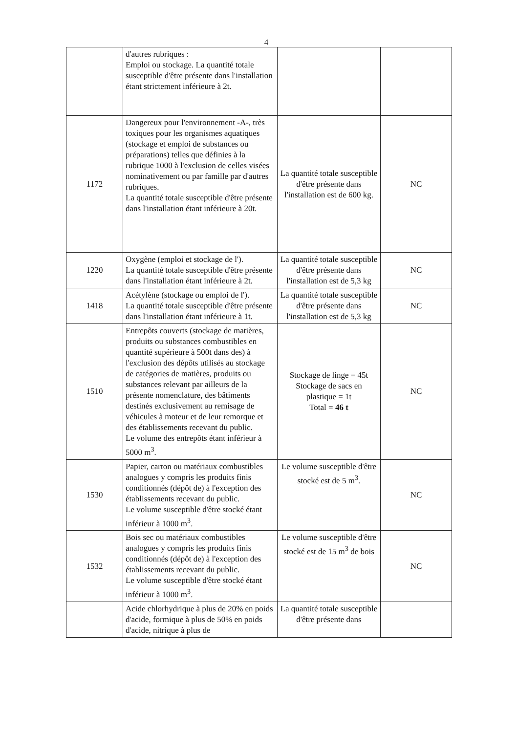4
| | d'autres rubriques : Emploi ou stockage. La quantité totale susceptible d'être présente dans l'installation étant strictement inférieure à 2t. | | |
| 1172 | Dangereux pour l'environnement -A-, très toxiques pour les organismes aquatiques (stockage et emploi de substances ou préparations) telles que définies à la rubrique 1000 à l'exclusion de celles visées nominativement ou par famille par d'autres rubriques. La quantité totale susceptible d'être présente dans l'installation étant inférieure à 20t. | La quantité totale susceptible d'être présente dans l'installation est de 600 kg. | NC |
| 1220 | Oxygène (emploi et stockage de l'). La quantité totale susceptible d'être présente dans l'installation étant inférieure à 2t. | La quantité totale susceptible d'être présente dans l'installation est de 5,3 kg | NC |
| 1418 | Acétylène (stockage ou emploi de l'). La quantité totale susceptible d'être présente dans l'installation étant inférieure à 1t. | La quantité totale susceptible d'être présente dans l'installation est de 5,3 kg | NC |
| 1510 | Entrepôts couverts (stockage de matières, produits ou substances combustibles en quantité supérieure à 500t dans des) à l'exclusion des dépôts utilisés au stockage de catégories de matières, produits ou substances relevant par ailleurs de la présente nomenclature, des bâtiments destinés exclusivement au remisage de véhicules à moteur et de leur remorque et des établissements recevant du public. Le volume des entrepôts étant inférieur à 5000 m<sup>3</sup>. | Stockage de linge = 45t Stockage de sacs en plastique = 1t Total = 46 t | NC |
| 1530 | Papier, carton ou matériaux combustibles analogues y compris les produits finis conditionnés (dépôt de) à l'exception des établissements recevant du public. Le volume susceptible d'être stocké étant inférieur à 1000 m<sup>3</sup>. | Le volume susceptible d'être stocké est de 5 m<sup>3</sup>. | NC |
| 1532 | Bois sec ou matériaux combustibles analogues y compris les produits finis conditionnés (dépôt de) à l'exception des établissements recevant du public. Le volume susceptible d'être stocké étant inférieur à 1000 m<sup>3</sup>. | Le volume susceptible d'être stocké est de 15 m<sup>3</sup> de bois | NC |
| | Acide chlorhydrique à plus de 20% en poids d'acide, formique à plus de 50% en poids d'acide, nitrique à plus de | La quantité totale susceptible d'être présente dans | |